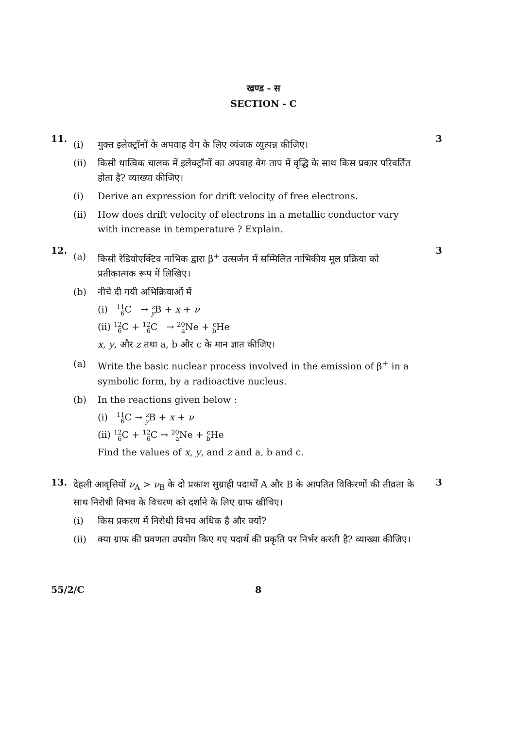खण्ड - स
SECTION - C
11.
(i) मुक्त इलेक्ट्रॉनों के अपवाह वेग के लिए व्यंजक व्युत्पन्न कीजिए।
(ii) किसी धात्विक चालक में इलेक्ट्रॉनों का अपवाह वेग ताप में वृद्धि के साथ किस प्रकार परिवर्तित होता है? व्याख्या कीजिए।
(i) Derive an expression for drift velocity of free electrons.
(ii) How does drift velocity of electrons in a metallic conductor vary with increase in temperature ? Explain.
3
12.
(a) किसी रेडियोएक्टिव नाभिक द्वारा β<sup>+</sup> उत्सर्जन में सम्मिलित नाभिकीय मूल प्रक्रिया को प्रतीकात्मक रूप में लिखिए।
(b) नीचे दी गयी अभिक्रियाओं में
(i) 11 6 C → z y B + x + ν
(ii) 12 6 C + 12 6 C → 20 a Ne + c b He
x, y, और z तथा a, b और c के मान ज्ञात कीजिए।
(a) Write the basic nuclear process involved in the emission of β<sup>+</sup> in a symbolic form, by a radioactive nucleus.
(b) In the reactions given below :
(i) 11 6 C → z y B + x + ν
(ii) 12 6 C + 12 6 C → 20 a Ne + c b He
Find the values of x, y, and z and a, b and c.
3
13.
देहली आवृत्तियों ν<sub>A</sub> > ν<sub>B</sub> के दो प्रकाश सुग्राही पदार्थों A और B के आपतित विकिरणों की तीव्रता के साथ निरोधी विभव के विचरण को दर्शाने के लिए ग्राफ खींचिए।
(i) किस प्रकरण में निरोधी विभव अधिक है और क्यों?
(ii) क्या ग्राफ की प्रवणता उपयोग किए गए पदार्थ की प्रकृति पर निर्भर करती है? व्याख्या कीजिए।
3
55/2/C 8